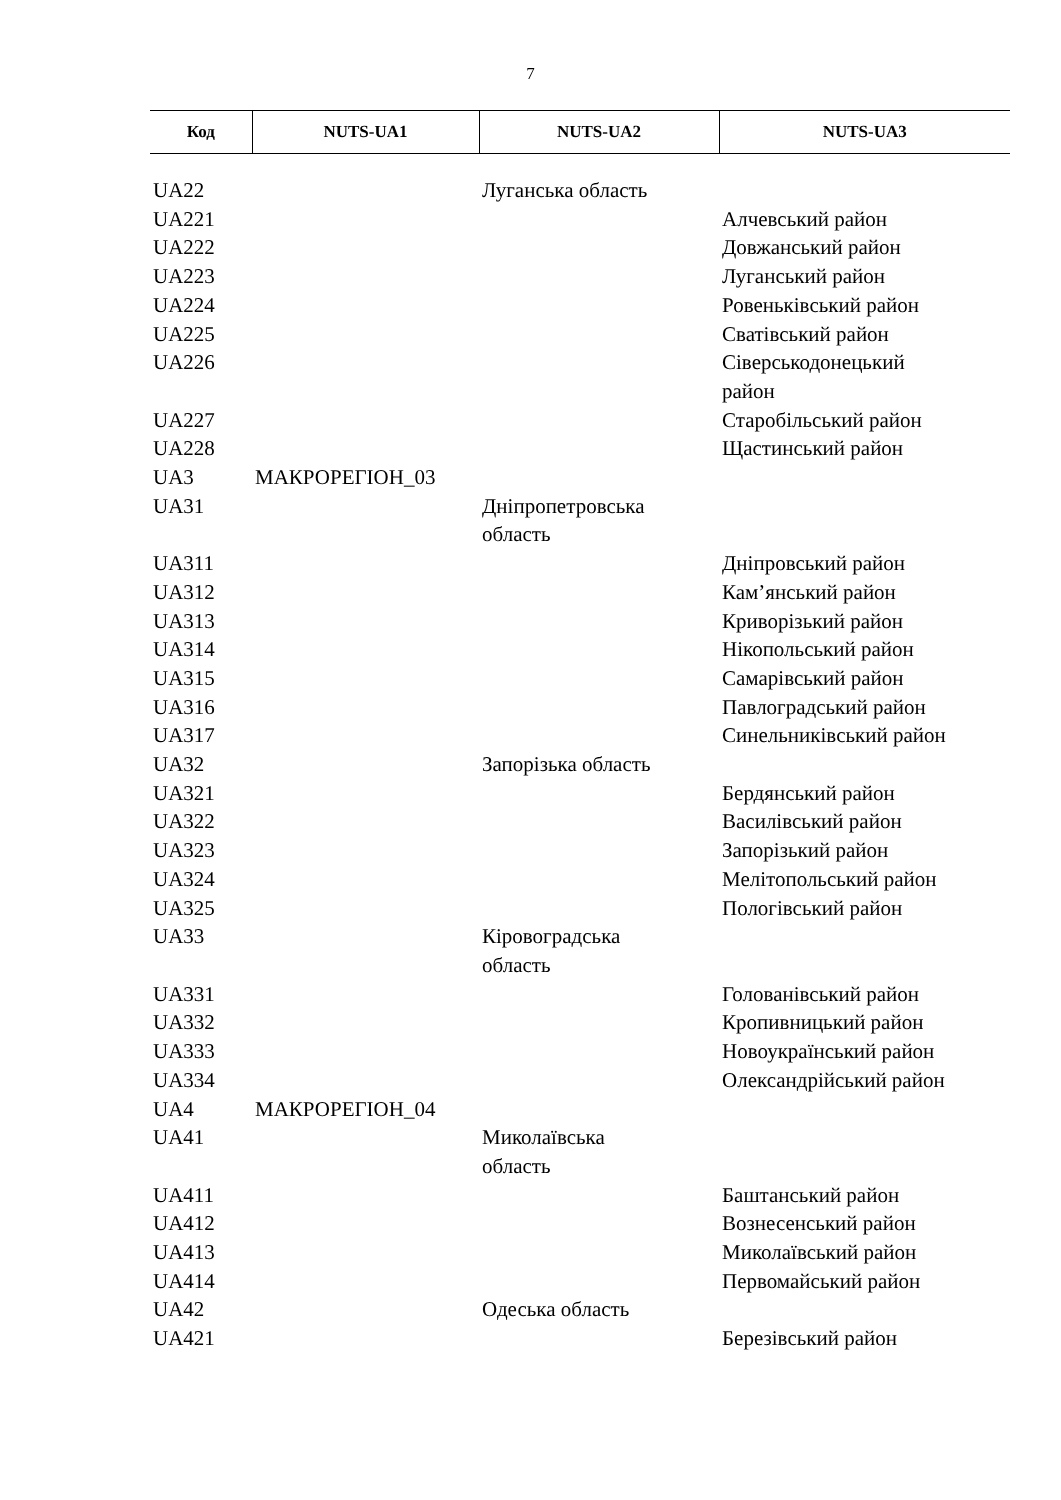7
| Код | NUTS-UA1 | NUTS-UA2 | NUTS-UA3 |
| --- | --- | --- | --- |
| UA22 | | Луганська область | |
| UA221 | | | Алчевський район |
| UA222 | | | Довжанський район |
| UA223 | | | Луганський район |
| UA224 | | | Ровеньківський район |
| UA225 | | | Сватівський район |
| UA226 | | | Сіверськодонецький район |
| UA227 | | | Старобільський район |
| UA228 | | | Щастинський район |
| UA3 | МАКРОРЕГІОН_03 | | |
| UA31 | | Дніпропетровська область | |
| UA311 | | | Дніпровський район |
| UA312 | | | Кам’янський район |
| UA313 | | | Криворізький район |
| UA314 | | | Нікопольський район |
| UA315 | | | Самарівський район |
| UA316 | | | Павлоградський район |
| UA317 | | | Синельниківський район |
| UA32 | | Запорізька область | |
| UA321 | | | Бердянський район |
| UA322 | | | Василівський район |
| UA323 | | | Запорізький район |
| UA324 | | | Мелітопольський район |
| UA325 | | | Пологівський район |
| UA33 | | Кіровоградська область | |
| UA331 | | | Голованівський район |
| UA332 | | | Кропивницький район |
| UA333 | | | Новоукраїнський район |
| UA334 | | | Олександрійський район |
| UA4 | МАКРОРЕГІОН_04 | | |
| UA41 | | Миколаївська область | |
| UA411 | | | Баштанський район |
| UA412 | | | Вознесенський район |
| UA413 | | | Миколаївський район |
| UA414 | | | Первомайський район |
| UA42 | | Одеська область | |
| UA421 | | | Березівський район |